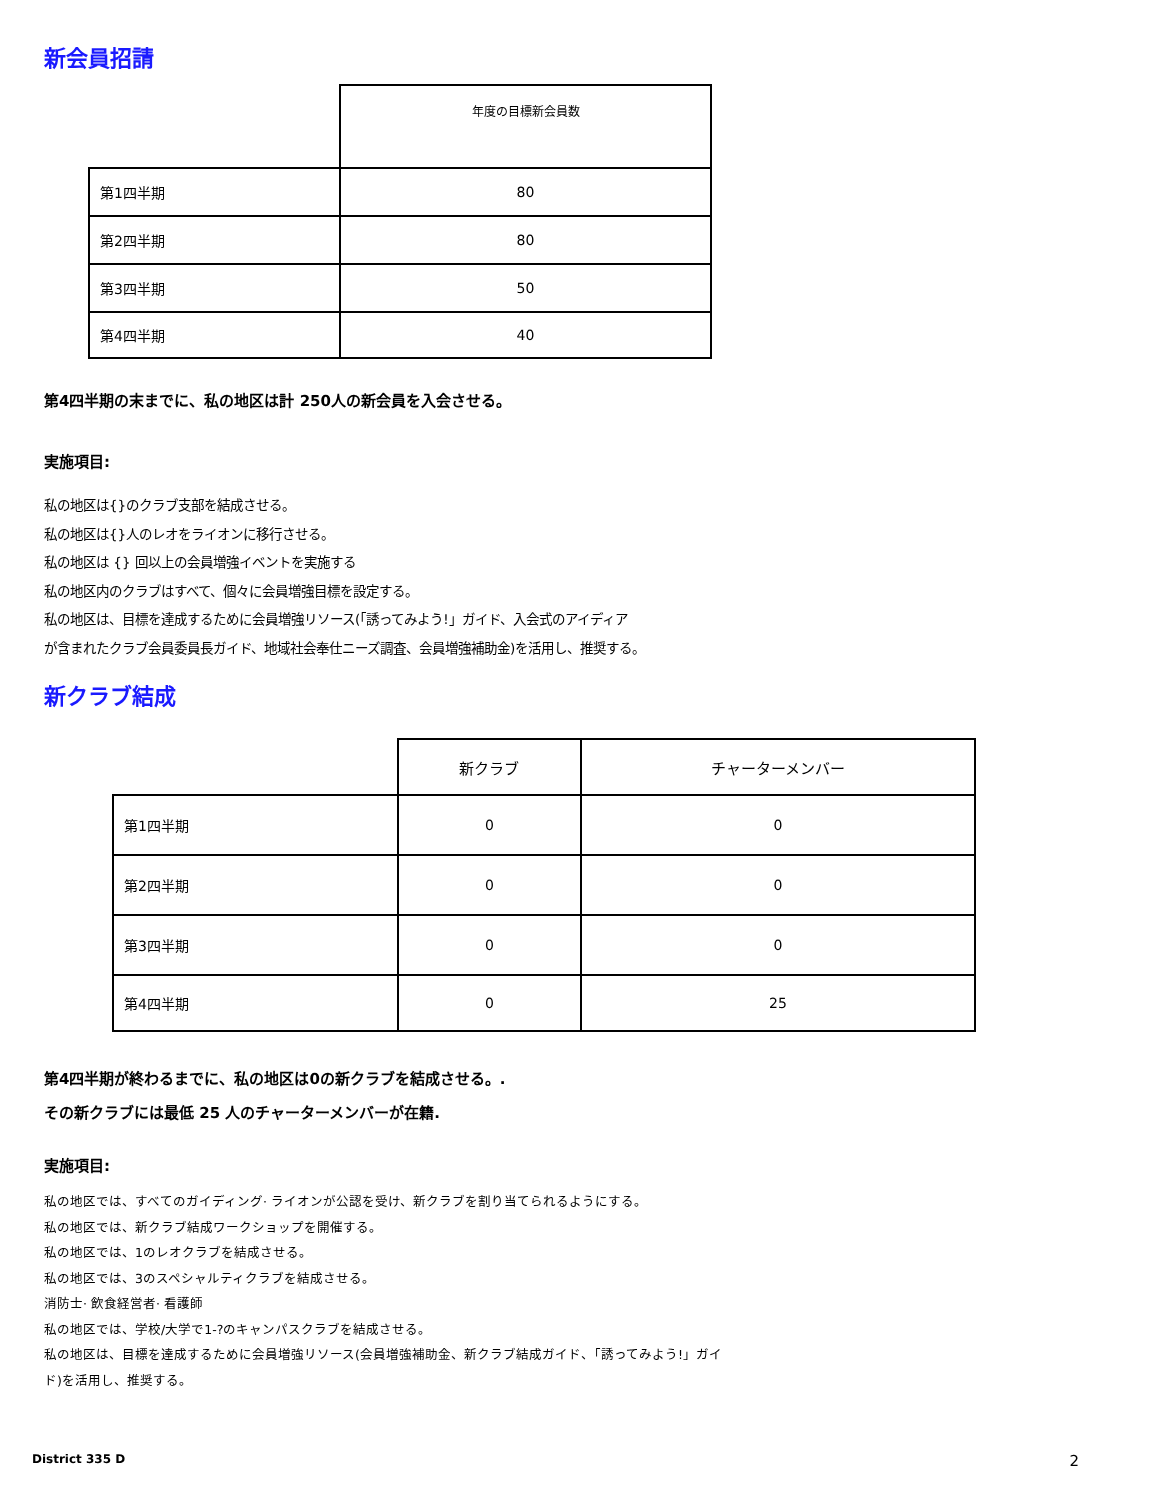新会員招請
| | 年度の目標新会員数 |
| --- | --- |
| 第1四半期 | 80 |
| 第2四半期 | 80 |
| 第3四半期 | 50 |
| 第4四半期 | 40 |
第4四半期の末までに、私の地区は計 250人の新会員を入会させる。
実施項目:
私の地区は{}のクラブ支部を結成させる。
私の地区は{}人のレオをライオンに移行させる。
私の地区は {} 回以上の会員増強イベントを実施する
私の地区内のクラブはすべて、個々に会員増強目標を設定する。
私の地区は、目標を達成するために会員増強リソース(「誘ってみよう!」ガイド、入会式のアイディア
が含まれたクラブ会員委員長ガイド、地域社会奉仕ニーズ調査、会員増強補助金)を活用し、推奨する。
新クラブ結成
| | 新クラブ | チャーターメンバー |
| --- | --- | --- |
| 第1四半期 | 0 | 0 |
| 第2四半期 | 0 | 0 |
| 第3四半期 | 0 | 0 |
| 第4四半期 | 0 | 25 |
第4四半期が終わるまでに、私の地区は0の新クラブを結成させる。.
その新クラブには最低 25 人のチャーターメンバーが在籍.
実施項目:
私の地区では、すべてのガイディング· ライオンが公認を受け、新クラブを割り当てられるようにする。
私の地区では、新クラブ結成ワークショップを開催する。
私の地区では、1のレオクラブを結成させる。
私の地区では、3のスペシャルティクラブを結成させる。
消防士· 飲食経営者· 看護師
私の地区では、学校/大学で1-?のキャンパスクラブを結成させる。
私の地区は、目標を達成するために会員増強リソース(会員増強補助金、新クラブ結成ガイド、「誘ってみよう!」ガイ
ド)を活用し、推奨する。
District 335 D 2